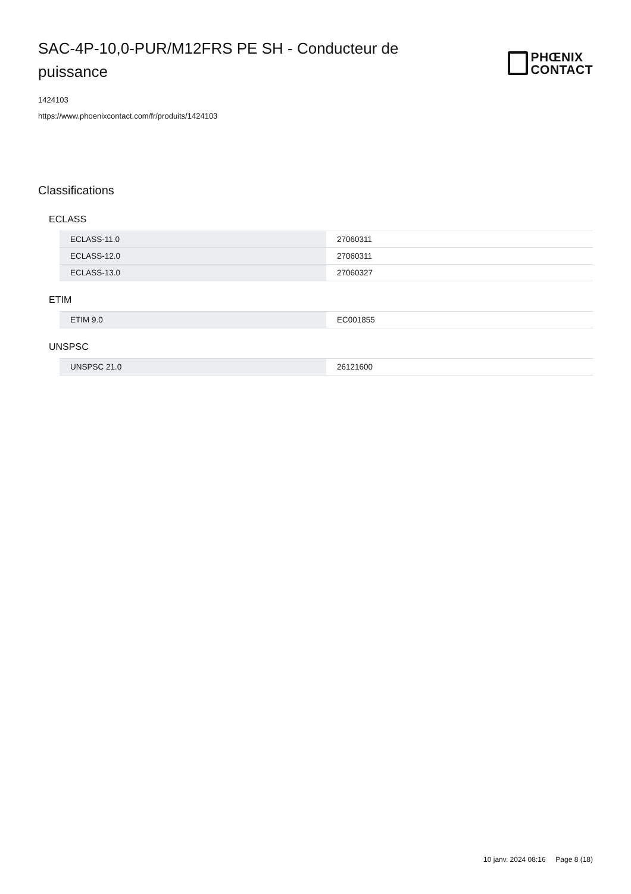SAC-4P-10,0-PUR/M12FRS PE SH - Conducteur de puissance
PHŒNIX
CONTACT
1424103
https://www.phoenixcontact.com/fr/produits/1424103
Classifications
ECLASS
| ECLASS-11.0 | 27060311 |
| ECLASS-12.0 | 27060311 |
| ECLASS-13.0 | 27060327 |
ETIM
| ETIM 9.0 | EC001855 |
UNSPSC
| UNSPSC 21.0 | 26121600 |
10 janv. 2024 08:16 Page 8 (18)